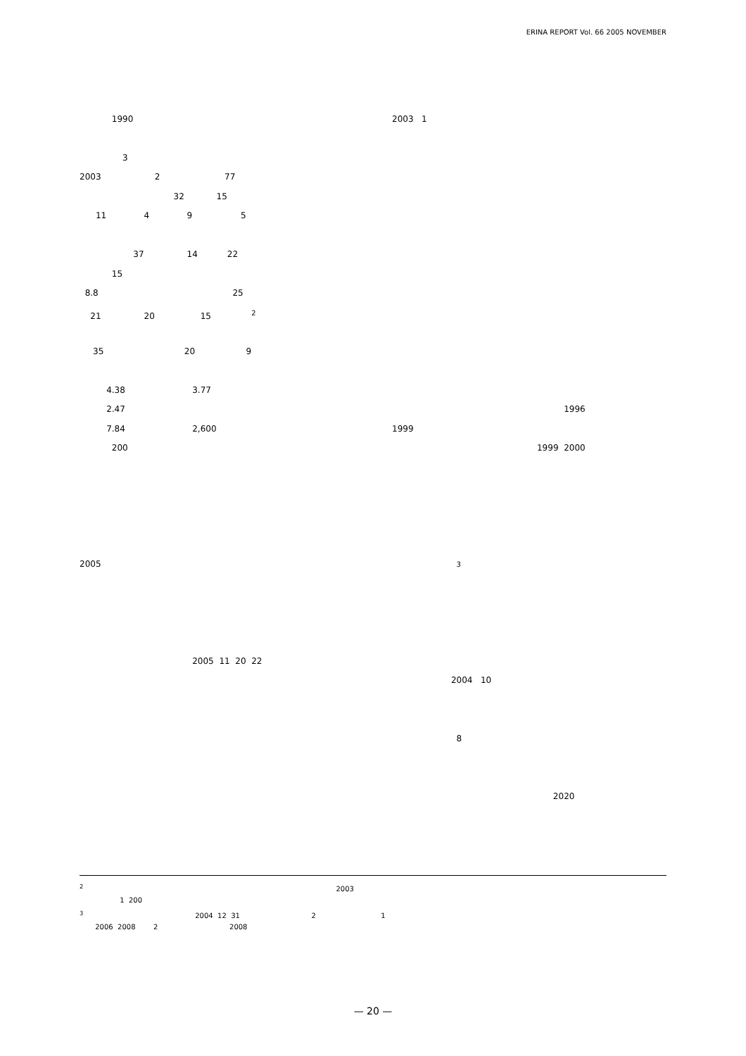ERINA REPORT Vol. 66 2005 NOVEMBER
1990
3
2003 2 77
32 15
11 4 9 5
37 14 22
15
8.8 25
21 20 15 <sup>2</sup>
35 20 9
4.38 3.77
2.47
7.84 2,600
200
2005
2005 11 20 22
2003 1
1996
1999
1999 2000
<sup>3</sup>
2004 10
8
2020
<sup>2</sup> 2003
1 200
<sup>3</sup> 2004 12 31 2 1
2006 2008 2 2008
— 20 —